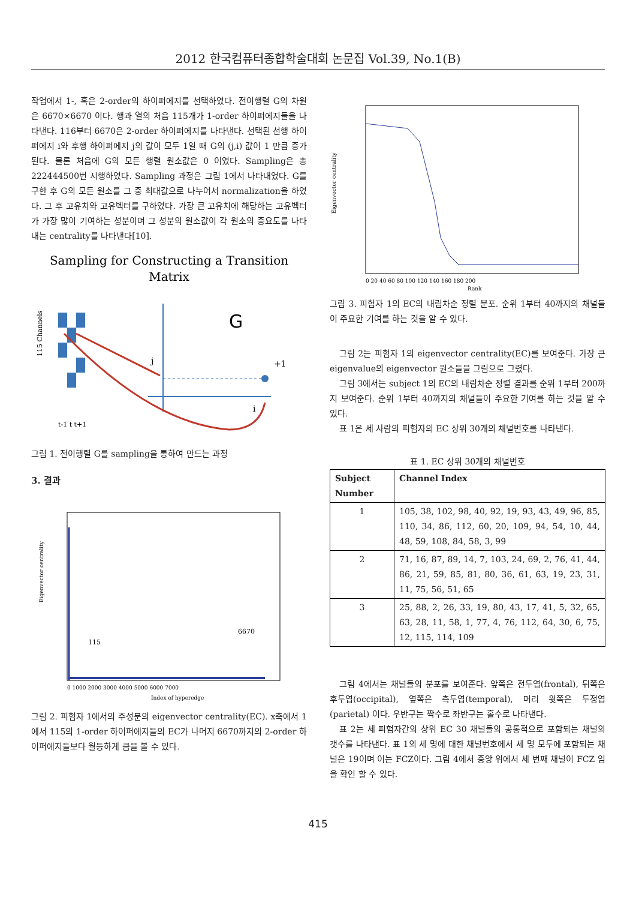2012 한국컴퓨터종합학술대회 논문집 Vol.39, No.1(B)
작업에서 1-, 혹은 2-order의 하이퍼에지를 선택하였다. 전이행렬 G의 차원은 6670×6670 이다. 행과 열의 처음 115개가 1-order 하이퍼에지들을 나타낸다. 116부터 6670은 2-order 하이퍼에지를 나타낸다. 선택된 선행 하이퍼에지 i와 후행 하이퍼에지 j의 값이 모두 1일 때 G의 (j,i) 값이 1 만큼 증가된다. 물론 처음에 G의 모든 행렬 원소값은 0 이였다. Sampling은 총 222444500번 시행하였다. Sampling 과정은 그림 1에서 나타내었다. G를 구한 후 G의 모든 원소를 그 중 최대값으로 나누어서 normalization을 하였다. 그 후 고유치와 고유벡터를 구하였다. 가장 큰 고유치에 해당하는 고유벡터가 가장 많이 기여하는 성분이며 그 성분의 원소값이 각 원소의 중요도를 나타내는 centrality를 나타낸다[10].
Sampling for Constructing a Transition
Matrix
G
j
+1
i
115 Channels
t-1 t t+1
그림 1. 전이행렬 G를 sampling을 통하여 만드는 과정
3. 결과
115
6670
Eigenvector centrality
0 1000 2000 3000 4000 5000 6000 7000
Index of hyperedge
그림 2. 피험자 1에서의 주성분의 eigenvector centrality(EC). x축에서 1에서 115의 1-order 하이퍼에지들의 EC가 나머지 6670까지의 2-order 하이퍼에지들보다 월등하게 큼을 볼 수 있다.
Eigenvector centrality
0 20 40 60 80 100 120 140 160 180 200
Rank
그림 3. 피험자 1의 EC의 내림차순 정렬 분포. 순위 1부터 40까지의 채널들이 주요한 기여를 하는 것을 알 수 있다.
그림 2는 피험자 1의 eigenvector centrality(EC)를 보여준다. 가장 큰 eigenvalue의 eigenvector 원소들을 그림으로 그렸다.
그림 3에서는 subject 1의 EC의 내림차순 정렬 결과를 순위 1부터 200까지 보여준다. 순위 1부터 40까지의 채널들이 주요한 기여를 하는 것을 알 수 있다.
표 1은 세 사람의 피험자의 EC 상위 30개의 채널번호를 나타낸다.
표 1. EC 상위 30개의 채널번호
| Subject Number | Channel Index |
| --- | --- |
| 1 | 105, 38, 102, 98, 40, 92, 19, 93, 43, 49, 96, 85, 110, 34, 86, 112, 60, 20, 109, 94, 54, 10, 44, 48, 59, 108, 84, 58, 3, 99 |
| 2 | 71, 16, 87, 89, 14, 7, 103, 24, 69, 2, 76, 41, 44, 86, 21, 59, 85, 81, 80, 36, 61, 63, 19, 23, 31, 11, 75, 56, 51, 65 |
| 3 | 25, 88, 2, 26, 33, 19, 80, 43, 17, 41, 5, 32, 65, 63, 28, 11, 58, 1, 77, 4, 76, 112, 64, 30, 6, 75, 12, 115, 114, 109 |
그림 4에서는 채널들의 분포를 보여준다. 앞쪽은 전두엽(frontal), 뒤쪽은 후두엽(occipital), 옆쪽은 측두엽(temporal), 머리 윗쪽은 두정엽(parietal) 이다. 우반구는 짝수로 좌반구는 홀수로 나타낸다.
표 2는 세 피험자간의 상위 EC 30 채널들의 공통적으로 포함되는 채널의 갯수를 나타낸다. 표 1의 세 명에 대한 채널번호에서 세 명 모두에 포함되는 채널은 19이며 이는 FCZ이다. 그림 4에서 중앙 위에서 세 번째 채널이 FCZ 임을 확인 할 수 있다.
415